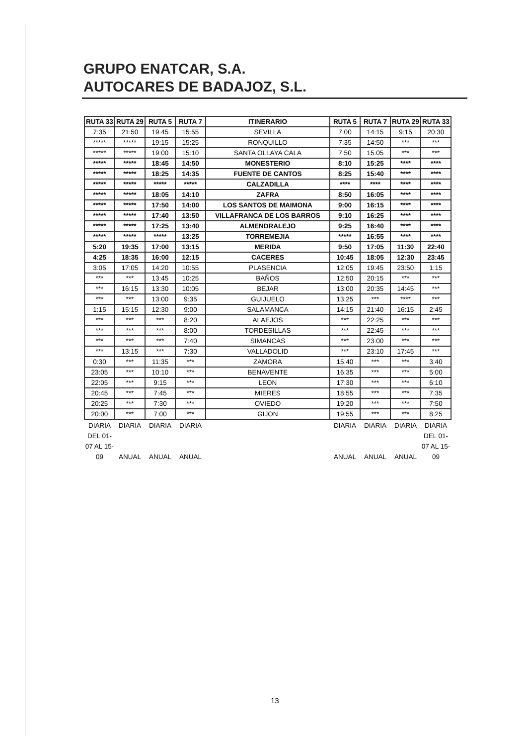GRUPO ENATCAR, S.A.
AUTOCARES DE BADAJOZ, S.L.
| RUTA 33 | RUTA 29 | RUTA 5 | RUTA 7 | ITINERARIO | RUTA 5 | RUTA 7 | RUTA 29 | RUTA 33 |
| --- | --- | --- | --- | --- | --- | --- | --- | --- |
| 7:35 | 21:50 | 19:45 | 15:55 | SEVILLA | 7:00 | 14:15 | 9:15 | 20:30 |
| ***** | ***** | 19:15 | 15:25 | RONQUILLO | 7:35 | 14:50 | *** | *** |
| ***** | ***** | 19:00 | 15:10 | SANTA OLLAYA CALA | 7:50 | 15:05 | *** | *** |
| ***** | ***** | 18:45 | 14:50 | MONESTERIO | 8:10 | 15:25 | **** | **** |
| ***** | ***** | 18:25 | 14:35 | FUENTE DE CANTOS | 8:25 | 15:40 | **** | **** |
| ***** | ***** | ***** | ***** | CALZADILLA | **** | **** | **** | **** |
| ***** | ***** | 18:05 | 14:10 | ZAFRA | 8:50 | 16:05 | **** | **** |
| ***** | ***** | 17:50 | 14:00 | LOS SANTOS DE MAIMONA | 9:00 | 16:15 | **** | **** |
| ***** | ***** | 17:40 | 13:50 | VILLAFRANCA DE LOS BARROS | 9:10 | 16:25 | **** | **** |
| ***** | ***** | 17:25 | 13:40 | ALMENDRALEJO | 9:25 | 16:40 | **** | **** |
| ***** | ***** | ***** | 13:25 | TORREMEJIA | ***** | 16:55 | **** | **** |
| 5:20 | 19:35 | 17:00 | 13:15 | MERIDA | 9:50 | 17:05 | 11:30 | 22:40 |
| 4:25 | 18:35 | 16:00 | 12:15 | CACERES | 10:45 | 18:05 | 12:30 | 23:45 |
| 3:05 | 17:05 | 14:20 | 10:55 | PLASENCIA | 12:05 | 19:45 | 23:50 | 1:15 |
| *** | *** | 13:45 | 10:25 | BAÑOS | 12:50 | 20:15 | *** | *** |
| *** | 16:15 | 13:30 | 10:05 | BEJAR | 13:00 | 20:35 | 14:45 | *** |
| *** | *** | 13:00 | 9:35 | GUIJUELO | 13:25 | *** | **** | *** |
| 1:15 | 15:15 | 12:30 | 9:00 | SALAMANCA | 14:15 | 21:40 | 16:15 | 2:45 |
| *** | *** | *** | 8:20 | ALAEJOS | *** | 22:25 | *** | *** |
| *** | *** | *** | 8:00 | TORDESILLAS | *** | 22:45 | *** | *** |
| *** | *** | *** | 7:40 | SIMANCAS | *** | 23:00 | *** | *** |
| *** | 13:15 | *** | 7:30 | VALLADOLID | *** | 23:10 | 17:45 | *** |
| 0:30 | *** | 11:35 | *** | ZAMORA | 15:40 | *** | *** | 3:40 |
| 23:05 | *** | 10:10 | *** | BENAVENTE | 16:35 | *** | *** | 5:00 |
| 22:05 | *** | 9:15 | *** | LEON | 17:30 | *** | *** | 6:10 |
| 20:45 | *** | 7:45 | *** | MIERES | 18:55 | *** | *** | 7:35 |
| 20:25 | *** | 7:30 | *** | OVIEDO | 19:20 | *** | *** | 7:50 |
| 20:00 | *** | 7:00 | *** | GIJON | 19:55 | *** | *** | 8:25 |
| DIARIA DEL 01-07 AL 15-09 | DIARIA ANUAL | DIARIA ANUAL | DIARIA ANUAL | | DIARIA ANUAL | DIARIA ANUAL | DIARIA ANUAL | DIARIA DEL 01-07 AL 15-09 |
13